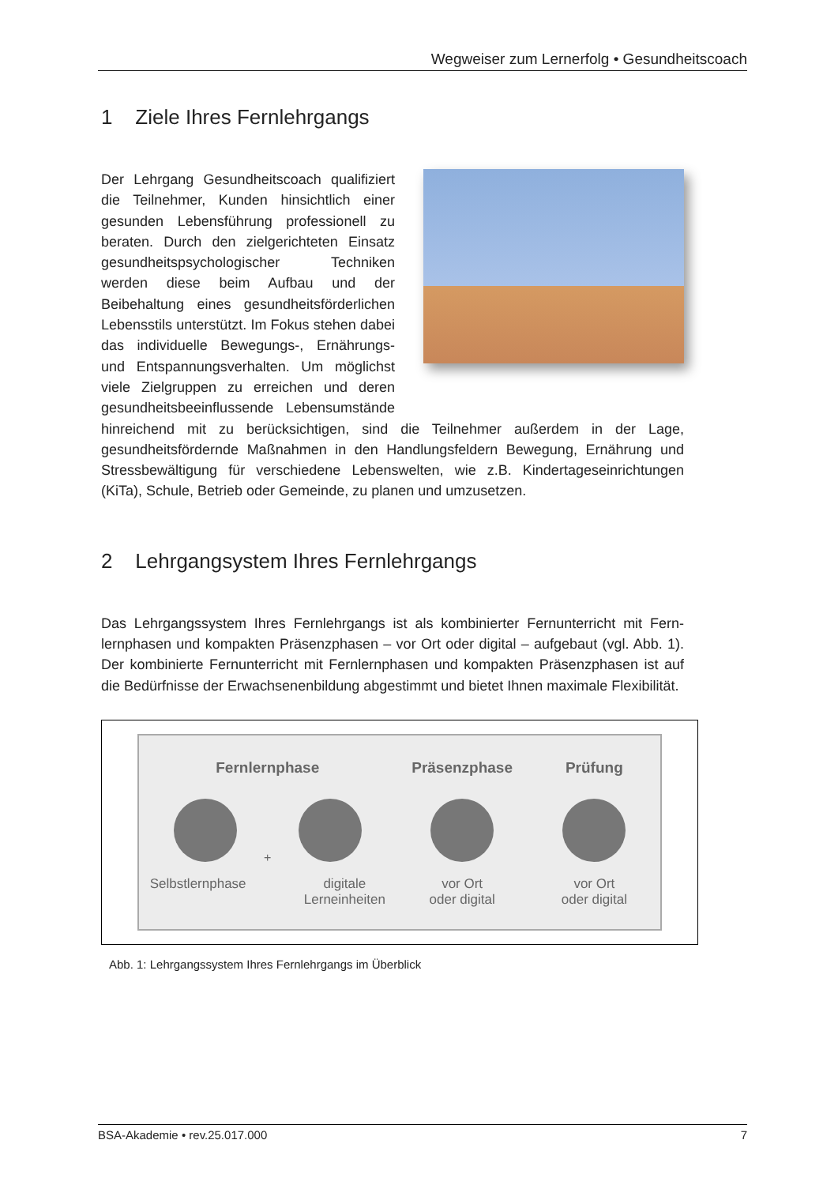Wegweiser zum Lernerfolg • Gesundheitscoach
1 Ziele Ihres Fernlehrgangs
Der Lehrgang Gesundheitscoach qualifiziert die Teilnehmer, Kunden hinsichtlich einer gesunden Lebensführung professionell zu beraten. Durch den zielgerichteten Einsatz gesundheits­psychologischer Techniken werden diese beim Aufbau und der Beibehaltung eines gesundheitsförderlichen Lebensstils unter­stützt. Im Fokus stehen dabei das individu­elle Bewegungs-, Ernährungs- und Ent­spannungsverhalten. Um möglichst viele Zielgruppen zu erreichen und deren gesund­heitsbeeinflussende Lebensumstände hinreichend mit zu berücksichtigen, sind die Teilnehmer außerdem in der Lage, gesundheitsfördernde Maßnahmen in den Handlungsfeldern Bewegung, Ernährung und Stressbewältigung für verschiedene Lebenswelten, wie z.B. Kindertageseinrichtungen (KiTa), Schule, Betrieb oder Gemeinde, zu planen und umzusetzen.
2 Lehrgangsystem Ihres Fernlehrgangs
Das Lehrgangssystem Ihres Fernlehrgangs ist als kombinierter Fernunterricht mit Fern­lernphasen und kompakten Präsenzphasen – vor Ort oder digital – aufgebaut (vgl. Abb. 1). Der kombinierte Fernunterricht mit Fernlernphasen und kompakten Präsenzpha­sen ist auf die Bedürfnisse der Erwachsenenbildung abgestimmt und bietet Ihnen ma­ximale Flexibilität.
Fernlernphase
+
Selbstlernphase digitale
Lerneinheiten
Präsenzphase
vor Ort
oder digital
Prüfung
vor Ort
oder digital
Abb. 1: Lehrgangssystem Ihres Fernlehrgangs im Überblick
BSA-Akademie • rev.25.017.000 7